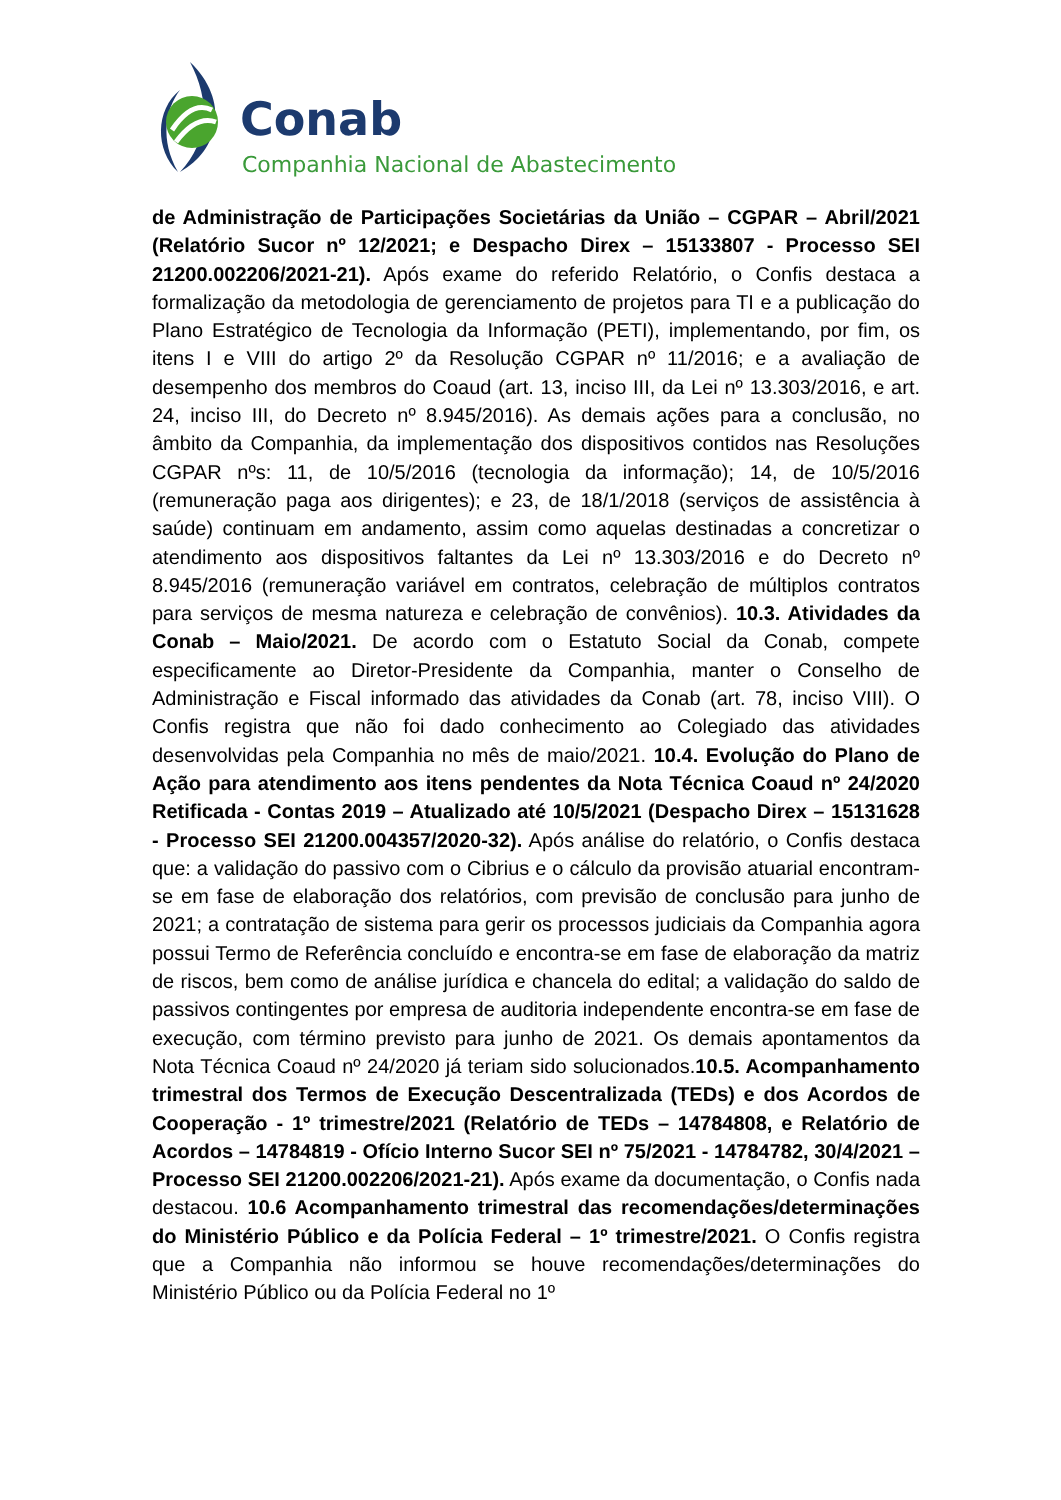Conab
Companhia Nacional de Abastecimento
de Administração de Participações Societárias da União – CGPAR – Abril/2021 (Relatório Sucor nº 12/2021; e Despacho Direx – 15133807 - Processo SEI 21200.002206/2021-21). Após exame do referido Relatório, o Confis destaca a formalização da metodologia de gerenciamento de projetos para TI e a publicação do Plano Estratégico de Tecnologia da Informação (PETI), implementando, por fim, os itens I e VIII do artigo 2º da Resolução CGPAR nº 11/2016; e a avaliação de desempenho dos membros do Coaud (art. 13, inciso III, da Lei nº 13.303/2016, e art. 24, inciso III, do Decreto nº 8.945/2016). As demais ações para a conclusão, no âmbito da Companhia, da implementação dos dispositivos contidos nas Resoluções CGPAR nºs: 11, de 10/5/2016 (tecnologia da informação); 14, de 10/5/2016 (remuneração paga aos dirigentes); e 23, de 18/1/2018 (serviços de assistência à saúde) continuam em andamento, assim como aquelas destinadas a concretizar o atendimento aos dispositivos faltantes da Lei nº 13.303/2016 e do Decreto nº 8.945/2016 (remuneração variável em contratos, celebração de múltiplos contratos para serviços de mesma natureza e celebração de convênios). 10.3. Atividades da Conab – Maio/2021. De acordo com o Estatuto Social da Conab, compete especificamente ao Diretor-Presidente da Companhia, manter o Conselho de Administração e Fiscal informado das atividades da Conab (art. 78, inciso VIII). O Confis registra que não foi dado conhecimento ao Colegiado das atividades desenvolvidas pela Companhia no mês de maio/2021. 10.4. Evolução do Plano de Ação para atendimento aos itens pendentes da Nota Técnica Coaud nº 24/2020 Retificada - Contas 2019 – Atualizado até 10/5/2021 (Despacho Direx – 15131628 - Processo SEI 21200.004357/2020-32). Após análise do relatório, o Confis destaca que: a validação do passivo com o Cibrius e o cálculo da provisão atuarial encontram-se em fase de elaboração dos relatórios, com previsão de conclusão para junho de 2021; a contratação de sistema para gerir os processos judiciais da Companhia agora possui Termo de Referência concluído e encontra-se em fase de elaboração da matriz de riscos, bem como de análise jurídica e chancela do edital; a validação do saldo de passivos contingentes por empresa de auditoria independente encontra-se em fase de execução, com término previsto para junho de 2021. Os demais apontamentos da Nota Técnica Coaud nº 24/2020 já teriam sido solucionados.10.5. Acompanhamento trimestral dos Termos de Execução Descentralizada (TEDs) e dos Acordos de Cooperação - 1º trimestre/2021 (Relatório de TEDs – 14784808, e Relatório de Acordos – 14784819 - Ofício Interno Sucor SEI nº 75/2021 - 14784782, 30/4/2021 – Processo SEI 21200.002206/2021-21). Após exame da documentação, o Confis nada destacou. 10.6 Acompanhamento trimestral das recomendações/determinações do Ministério Público e da Polícia Federal – 1º trimestre/2021. O Confis registra que a Companhia não informou se houve recomendações/determinações do Ministério Público ou da Polícia Federal no 1º